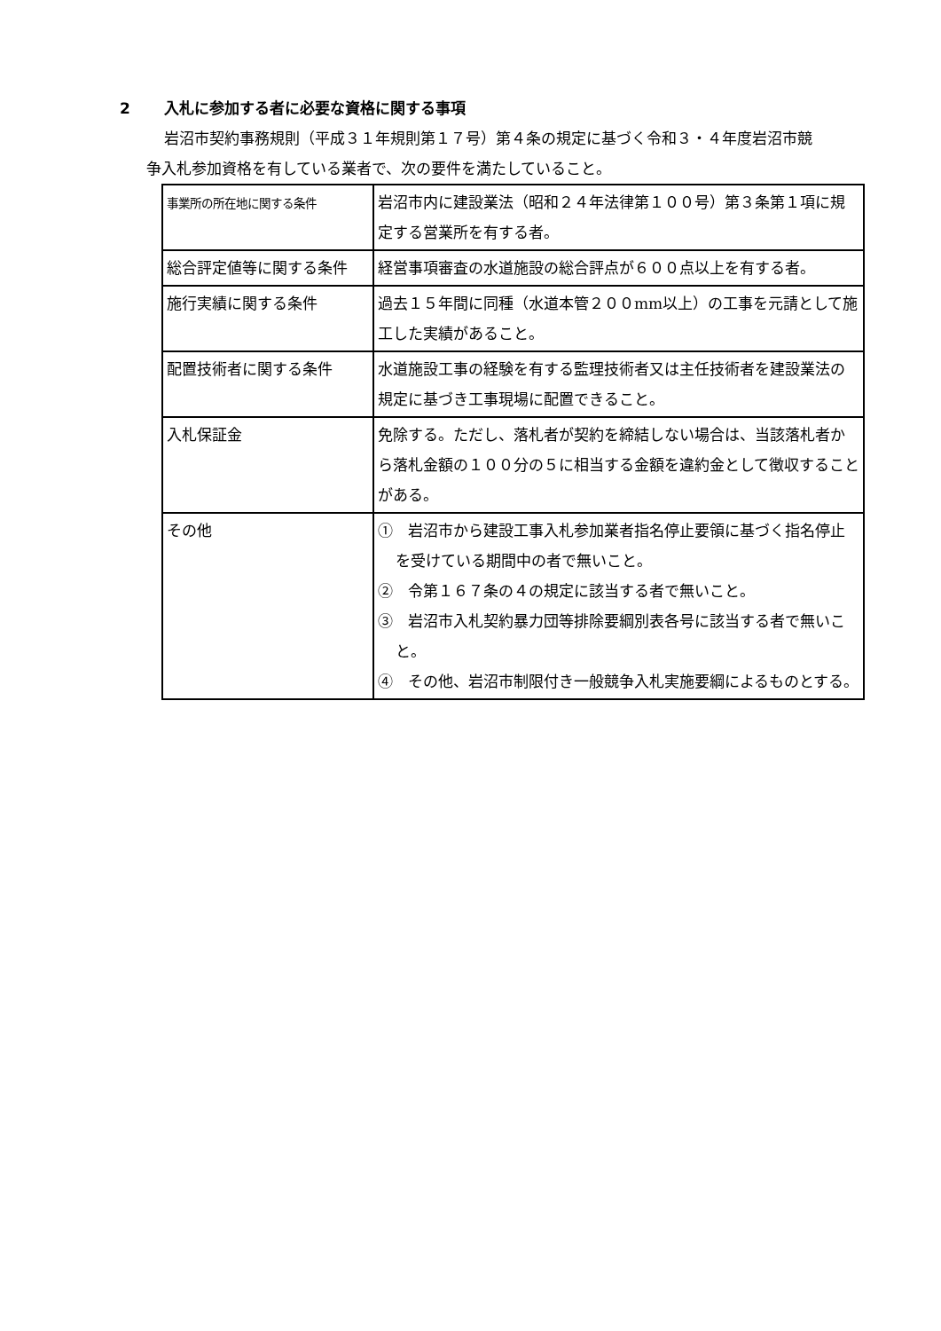2 入札に参加する者に必要な資格に関する事項
岩沼市契約事務規則（平成３１年規則第１７号）第４条の規定に基づく令和３・４年度岩沼市競争入札参加資格を有している業者で、次の要件を満たしていること。
| 事業所の所在地に関する条件 | 岩沼市内に建設業法（昭和２４年法律第１００号）第３条第１項に規定する営業所を有する者。 |
| 総合評定値等に関する条件 | 経営事項審査の水道施設の総合評点が６００点以上を有する者。 |
| 施行実績に関する条件 | 過去１５年間に同種（水道本管２００mm以上）の工事を元請として施工した実績があること。 |
| 配置技術者に関する条件 | 水道施設工事の経験を有する監理技術者又は主任技術者を建設業法の規定に基づき工事現場に配置できること。 |
| 入札保証金 | 免除する。ただし、落札者が契約を締結しない場合は、当該落札者から落札金額の１００分の５に相当する金額を違約金として徴収することがある。 |
| その他 | ① 岩沼市から建設工事入札参加業者指名停止要領に基づく指名停止を受けている期間中の者で無いこと。 ② 令第１６７条の４の規定に該当する者で無いこと。 ③ 岩沼市入札契約暴力団等排除要綱別表各号に該当する者で無いこと。 ④ その他、岩沼市制限付き一般競争入札実施要綱によるものとする。 |